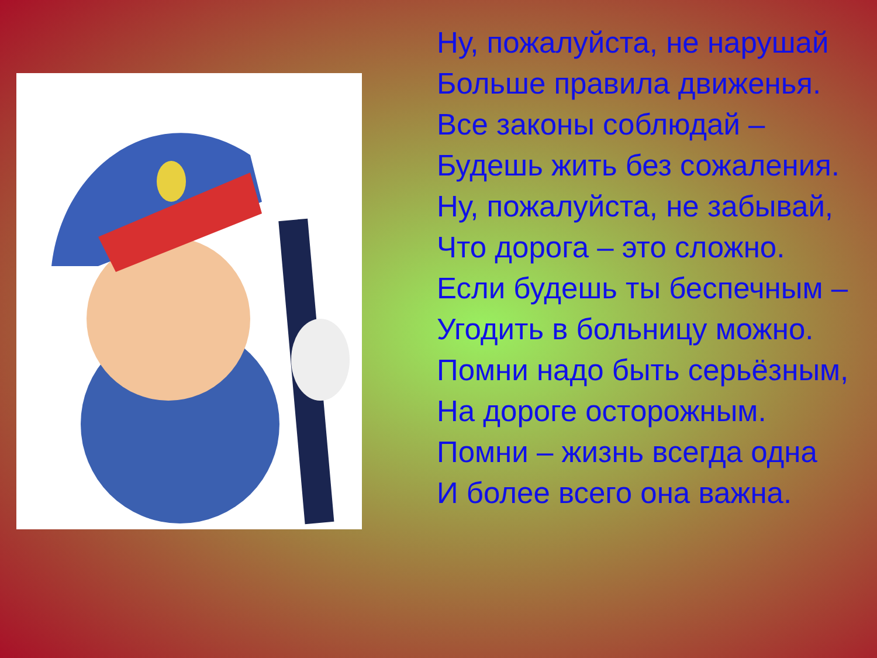Ну, пожалуйста, не нарушай
Больше правила движенья.
Все законы соблюдай –
Будешь жить без сожаления.
Ну, пожалуйста, не забывай,
Что дорога – это сложно.
Если будешь ты беспечным –
Угодить в больницу можно.
Помни надо быть серьёзным,
На дороге осторожным.
Помни – жизнь всегда одна
И более всего она важна.